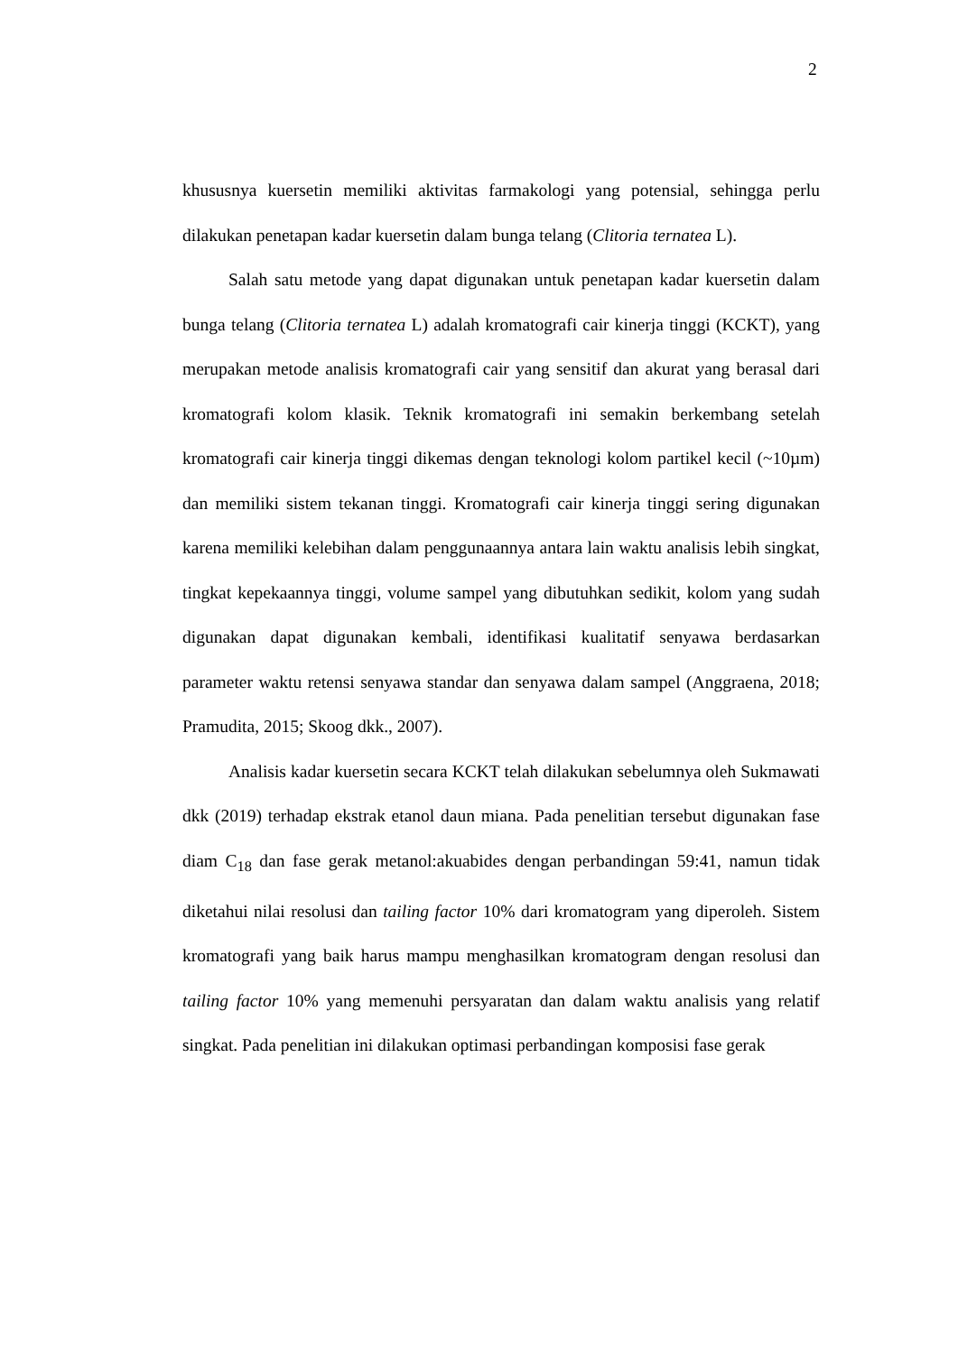2
khususnya kuersetin memiliki aktivitas farmakologi yang potensial, sehingga perlu dilakukan penetapan kadar kuersetin dalam bunga telang (Clitoria ternatea L).
Salah satu metode yang dapat digunakan untuk penetapan kadar kuersetin dalam bunga telang (Clitoria ternatea L) adalah kromatografi cair kinerja tinggi (KCKT), yang merupakan metode analisis kromatografi cair yang sensitif dan akurat yang berasal dari kromatografi kolom klasik. Teknik kromatografi ini semakin berkembang setelah kromatografi cair kinerja tinggi dikemas dengan teknologi kolom partikel kecil (~10µm) dan memiliki sistem tekanan tinggi. Kromatografi cair kinerja tinggi sering digunakan karena memiliki kelebihan dalam penggunaannya antara lain waktu analisis lebih singkat, tingkat kepekaannya tinggi, volume sampel yang dibutuhkan sedikit, kolom yang sudah digunakan dapat digunakan kembali, identifikasi kualitatif senyawa berdasarkan parameter waktu retensi senyawa standar dan senyawa dalam sampel (Anggraena, 2018; Pramudita, 2015; Skoog dkk., 2007).
Analisis kadar kuersetin secara KCKT telah dilakukan sebelumnya oleh Sukmawati dkk (2019) terhadap ekstrak etanol daun miana. Pada penelitian tersebut digunakan fase diam C<sub>18</sub> dan fase gerak metanol:akuabides dengan perbandingan 59:41, namun tidak diketahui nilai resolusi dan tailing factor 10% dari kromatogram yang diperoleh. Sistem kromatografi yang baik harus mampu menghasilkan kromatogram dengan resolusi dan tailing factor 10% yang memenuhi persyaratan dan dalam waktu analisis yang relatif singkat. Pada penelitian ini dilakukan optimasi perbandingan komposisi fase gerak